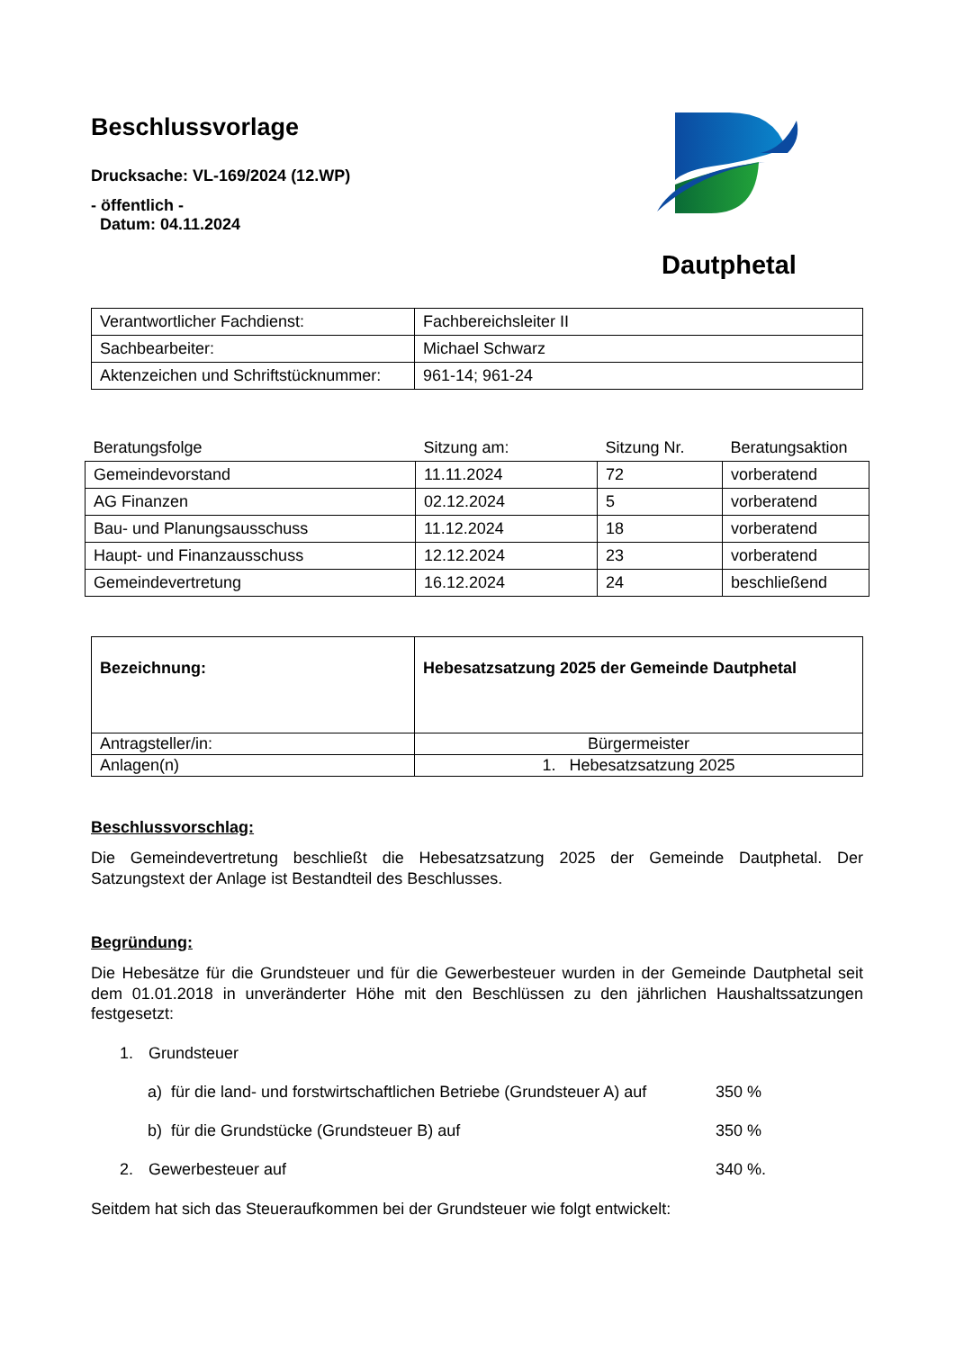Dautphetal
Beschlussvorlage
Drucksache: VL-169/2024 (12.WP)
- öffentlich -
Datum: 04.11.2024
| Verantwortlicher Fachdienst: | Fachbereichsleiter II |
| Sachbearbeiter: | Michael Schwarz |
| Aktenzeichen und Schriftstücknummer: | 961-14; 961-24 |
| Beratungsfolge | Sitzung am: | Sitzung Nr. | Beratungsaktion |
| --- | --- | --- | --- |
| Gemeindevorstand | 11.11.2024 | 72 | vorberatend |
| AG Finanzen | 02.12.2024 | 5 | vorberatend |
| Bau- und Planungsausschuss | 11.12.2024 | 18 | vorberatend |
| Haupt- und Finanzausschuss | 12.12.2024 | 23 | vorberatend |
| Gemeindevertretung | 16.12.2024 | 24 | beschließend |
| Bezeichnung: | Hebesatzsatzung 2025 der Gemeinde Dautphetal |
| Antragsteller/in: | Bürgermeister |
| Anlagen(n) | 1. Hebesatzsatzung 2025 |
Beschlussvorschlag:
Die Gemeindevertretung beschließt die Hebesatzsatzung 2025 der Gemeinde Dautphetal. Der Satzungstext der Anlage ist Bestandteil des Beschlusses.
Begründung:
Die Hebesätze für die Grundsteuer und für die Gewerbesteuer wurden in der Gemeinde Dautphetal seit dem 01.01.2018 in unveränderter Höhe mit den Beschlüssen zu den jährlichen Haushaltssatzungen festgesetzt:
1. Grundsteuer
a) für die land- und forstwirtschaftlichen Betriebe (Grundsteuer A) auf 350 %
b) für die Grundstücke (Grundsteuer B) auf 350 %
2. Gewerbesteuer auf 340 %.
Seitdem hat sich das Steueraufkommen bei der Grundsteuer wie folgt entwickelt: